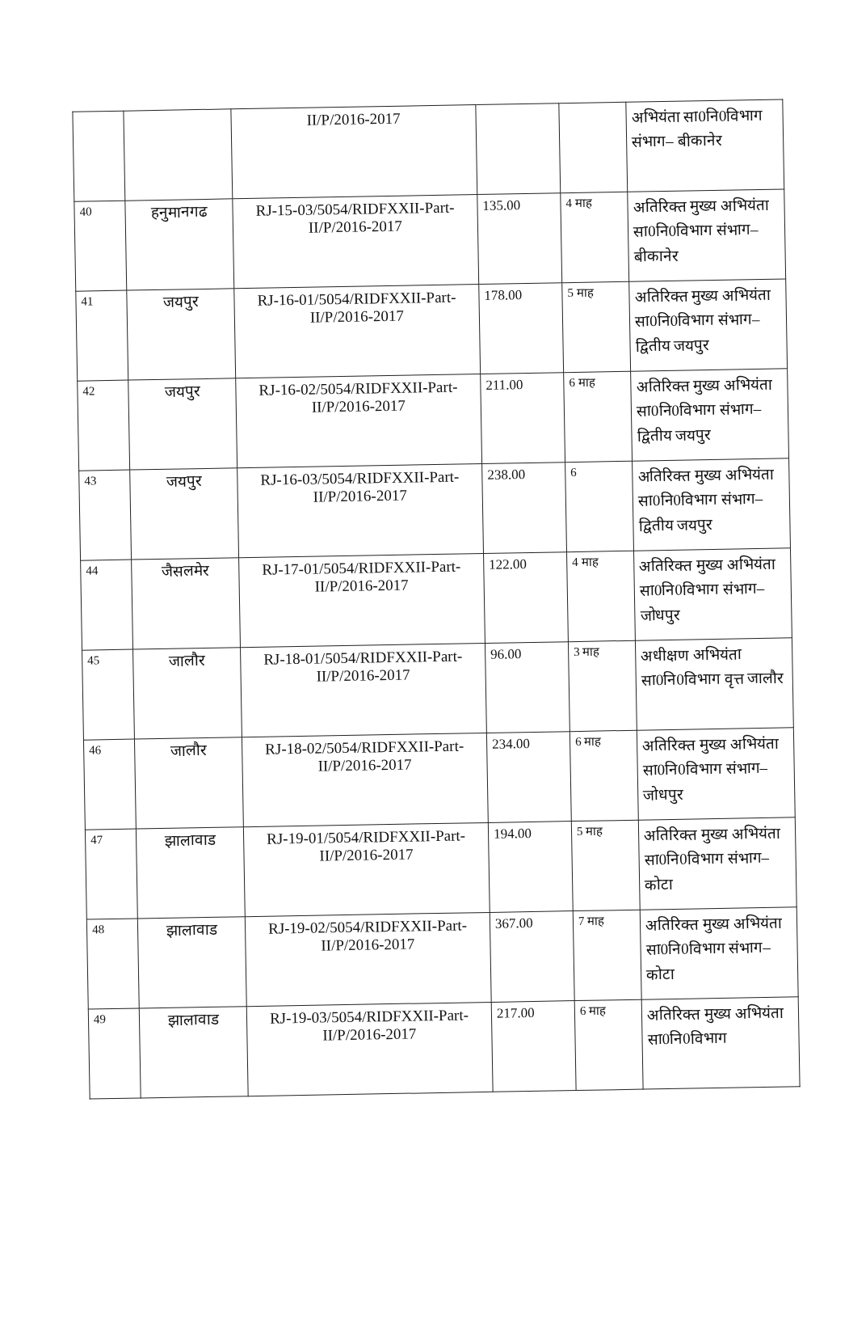| | | II/P/2016-2017 | | | अभियंता सा0नि0विभाग संभाग– बीकानेर |
| 40 | हनुमानगढ | RJ-15-03/5054/RIDFXXII-Part-II/P/2016-2017 | 135.00 | 4 माह | अतिरिक्त मुख्य अभियंता सा0नि0विभाग संभाग– बीकानेर |
| 41 | जयपुर | RJ-16-01/5054/RIDFXXII-Part-II/P/2016-2017 | 178.00 | 5 माह | अतिरिक्त मुख्य अभियंता सा0नि0विभाग संभाग– द्वितीय जयपुर |
| 42 | जयपुर | RJ-16-02/5054/RIDFXXII-Part-II/P/2016-2017 | 211.00 | 6 माह | अतिरिक्त मुख्य अभियंता सा0नि0विभाग संभाग– द्वितीय जयपुर |
| 43 | जयपुर | RJ-16-03/5054/RIDFXXII-Part-II/P/2016-2017 | 238.00 | 6 | अतिरिक्त मुख्य अभियंता सा0नि0विभाग संभाग– द्वितीय जयपुर |
| 44 | जैसलमेर | RJ-17-01/5054/RIDFXXII-Part-II/P/2016-2017 | 122.00 | 4 माह | अतिरिक्त मुख्य अभियंता सा0नि0विभाग संभाग– जोधपुर |
| 45 | जालौर | RJ-18-01/5054/RIDFXXII-Part-II/P/2016-2017 | 96.00 | 3 माह | अधीक्षण अभियंता सा0नि0विभाग वृत्त जालौर |
| 46 | जालौर | RJ-18-02/5054/RIDFXXII-Part-II/P/2016-2017 | 234.00 | 6 माह | अतिरिक्त मुख्य अभियंता सा0नि0विभाग संभाग– जोधपुर |
| 47 | झालावाड | RJ-19-01/5054/RIDFXXII-Part-II/P/2016-2017 | 194.00 | 5 माह | अतिरिक्त मुख्य अभियंता सा0नि0विभाग संभाग– कोटा |
| 48 | झालावाड | RJ-19-02/5054/RIDFXXII-Part-II/P/2016-2017 | 367.00 | 7 माह | अतिरिक्त मुख्य अभियंता सा0नि0विभाग संभाग– कोटा |
| 49 | झालावाड | RJ-19-03/5054/RIDFXXII-Part-II/P/2016-2017 | 217.00 | 6 माह | अतिरिक्त मुख्य अभियंता सा0नि0विभाग |